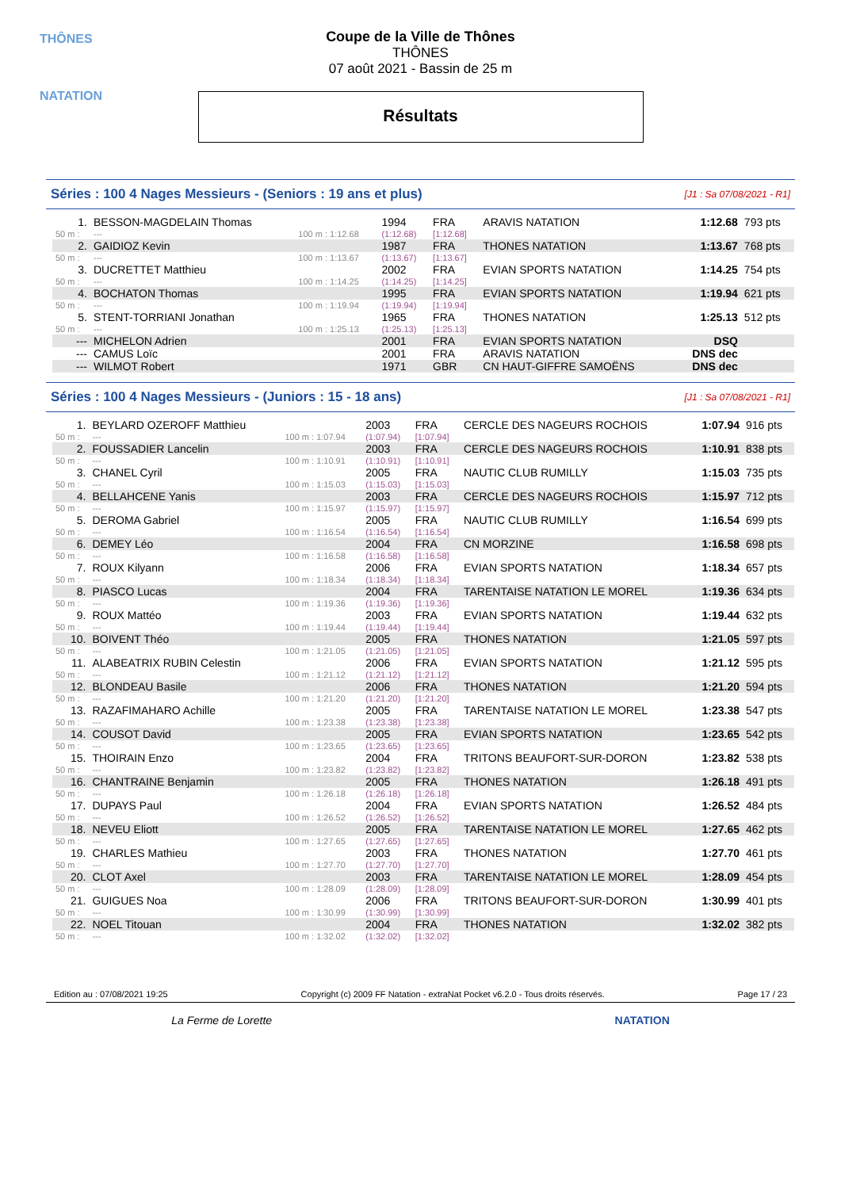THÔNES
NATATION
Coupe de la Ville de Thônes
THÔNES
07 août 2021 - Bassin de 25 m
Résultats
Séries : 100 4 Nages Messieurs - (Seniors : 19 ans et plus) [J1 : Sa 07/08/2021 - R1]
| 1. | BESSON-MAGDELAIN Thomas | | 1994 | FRA | ARAVIS NATATION | 1:12.68 | 793 pts |
| 50 m : | --- | 100 m : 1:12.68 | (1:12.68) | [1:12.68] | | | |
| 2. | GAIDIOZ Kevin | | 1987 | FRA | THONES NATATION | 1:13.67 | 768 pts |
| 50 m : | --- | 100 m : 1:13.67 | (1:13.67) | [1:13.67] | | | |
| 3. | DUCRETTET Matthieu | | 2002 | FRA | EVIAN SPORTS NATATION | 1:14.25 | 754 pts |
| 50 m : | --- | 100 m : 1:14.25 | (1:14.25) | [1:14.25] | | | |
| 4. | BOCHATON Thomas | | 1995 | FRA | EVIAN SPORTS NATATION | 1:19.94 | 621 pts |
| 50 m : | --- | 100 m : 1:19.94 | (1:19.94) | [1:19.94] | | | |
| 5. | STENT-TORRIANI Jonathan | | 1965 | FRA | THONES NATATION | 1:25.13 | 512 pts |
| 50 m : | --- | 100 m : 1:25.13 | (1:25.13) | [1:25.13] | | | |
| --- | MICHELON Adrien | | 2001 | FRA | EVIAN SPORTS NATATION | DSQ | |
| --- | CAMUS Loïc | | 2001 | FRA | ARAVIS NATATION | DNS dec | |
| --- | WILMOT Robert | | 1971 | GBR | CN HAUT-GIFFRE SAMOËNS | DNS dec | |
Séries : 100 4 Nages Messieurs - (Juniors : 15 - 18 ans) [J1 : Sa 07/08/2021 - R1]
| 1. | BEYLARD OZEROFF Matthieu | | 2003 | FRA | CERCLE DES NAGEURS ROCHOIS | 1:07.94 | 916 pts |
| 50 m : | --- | 100 m : 1:07.94 | (1:07.94) | [1:07.94] | | | |
| 2. | FOUSSADIER Lancelin | | 2003 | FRA | CERCLE DES NAGEURS ROCHOIS | 1:10.91 | 838 pts |
| 50 m : | --- | 100 m : 1:10.91 | (1:10.91) | [1:10.91] | | | |
| 3. | CHANEL Cyril | | 2005 | FRA | NAUTIC CLUB RUMILLY | 1:15.03 | 735 pts |
| 50 m : | --- | 100 m : 1:15.03 | (1:15.03) | [1:15.03] | | | |
| 4. | BELLAHCENE Yanis | | 2003 | FRA | CERCLE DES NAGEURS ROCHOIS | 1:15.97 | 712 pts |
| 50 m : | --- | 100 m : 1:15.97 | (1:15.97) | [1:15.97] | | | |
| 5. | DEROMA Gabriel | | 2005 | FRA | NAUTIC CLUB RUMILLY | 1:16.54 | 699 pts |
| 50 m : | --- | 100 m : 1:16.54 | (1:16.54) | [1:16.54] | | | |
| 6. | DEMEY Léo | | 2004 | FRA | CN MORZINE | 1:16.58 | 698 pts |
| 50 m : | --- | 100 m : 1:16.58 | (1:16.58) | [1:16.58] | | | |
| 7. | ROUX Kilyann | | 2006 | FRA | EVIAN SPORTS NATATION | 1:18.34 | 657 pts |
| 50 m : | --- | 100 m : 1:18.34 | (1:18.34) | [1:18.34] | | | |
| 8. | PIASCO Lucas | | 2004 | FRA | TARENTAISE NATATION LE MOREL | 1:19.36 | 634 pts |
| 50 m : | --- | 100 m : 1:19.36 | (1:19.36) | [1:19.36] | | | |
| 9. | ROUX Mattéo | | 2003 | FRA | EVIAN SPORTS NATATION | 1:19.44 | 632 pts |
| 50 m : | --- | 100 m : 1:19.44 | (1:19.44) | [1:19.44] | | | |
| 10. | BOIVENT Théo | | 2005 | FRA | THONES NATATION | 1:21.05 | 597 pts |
| 50 m : | --- | 100 m : 1:21.05 | (1:21.05) | [1:21.05] | | | |
| 11. | ALABEATRIX RUBIN Celestin | | 2006 | FRA | EVIAN SPORTS NATATION | 1:21.12 | 595 pts |
| 50 m : | --- | 100 m : 1:21.12 | (1:21.12) | [1:21.12] | | | |
| 12. | BLONDEAU Basile | | 2006 | FRA | THONES NATATION | 1:21.20 | 594 pts |
| 50 m : | --- | 100 m : 1:21.20 | (1:21.20) | [1:21.20] | | | |
| 13. | RAZAFIMAHARO Achille | | 2005 | FRA | TARENTAISE NATATION LE MOREL | 1:23.38 | 547 pts |
| 50 m : | --- | 100 m : 1:23.38 | (1:23.38) | [1:23.38] | | | |
| 14. | COUSOT David | | 2005 | FRA | EVIAN SPORTS NATATION | 1:23.65 | 542 pts |
| 50 m : | --- | 100 m : 1:23.65 | (1:23.65) | [1:23.65] | | | |
| 15. | THOIRAIN Enzo | | 2004 | FRA | TRITONS BEAUFORT-SUR-DORON | 1:23.82 | 538 pts |
| 50 m : | --- | 100 m : 1:23.82 | (1:23.82) | [1:23.82] | | | |
| 16. | CHANTRAINE Benjamin | | 2005 | FRA | THONES NATATION | 1:26.18 | 491 pts |
| 50 m : | --- | 100 m : 1:26.18 | (1:26.18) | [1:26.18] | | | |
| 17. | DUPAYS Paul | | 2004 | FRA | EVIAN SPORTS NATATION | 1:26.52 | 484 pts |
| 50 m : | --- | 100 m : 1:26.52 | (1:26.52) | [1:26.52] | | | |
| 18. | NEVEU Eliott | | 2005 | FRA | TARENTAISE NATATION LE MOREL | 1:27.65 | 462 pts |
| 50 m : | --- | 100 m : 1:27.65 | (1:27.65) | [1:27.65] | | | |
| 19. | CHARLES Mathieu | | 2003 | FRA | THONES NATATION | 1:27.70 | 461 pts |
| 50 m : | --- | 100 m : 1:27.70 | (1:27.70) | [1:27.70] | | | |
| 20. | CLOT Axel | | 2003 | FRA | TARENTAISE NATATION LE MOREL | 1:28.09 | 454 pts |
| 50 m : | --- | 100 m : 1:28.09 | (1:28.09) | [1:28.09] | | | |
| 21. | GUIGUES Noa | | 2006 | FRA | TRITONS BEAUFORT-SUR-DORON | 1:30.99 | 401 pts |
| 50 m : | --- | 100 m : 1:30.99 | (1:30.99) | [1:30.99] | | | |
| 22. | NOEL Titouan | | 2004 | FRA | THONES NATATION | 1:32.02 | 382 pts |
| 50 m : | --- | 100 m : 1:32.02 | (1:32.02) | [1:32.02] | | | |
Edition au : 07/08/2021 19:25 Copyright (c) 2009 FF Natation - extraNat Pocket v6.2.0 - Tous droits réservés. Page 17 / 23
La Ferme de Lorette NATATION